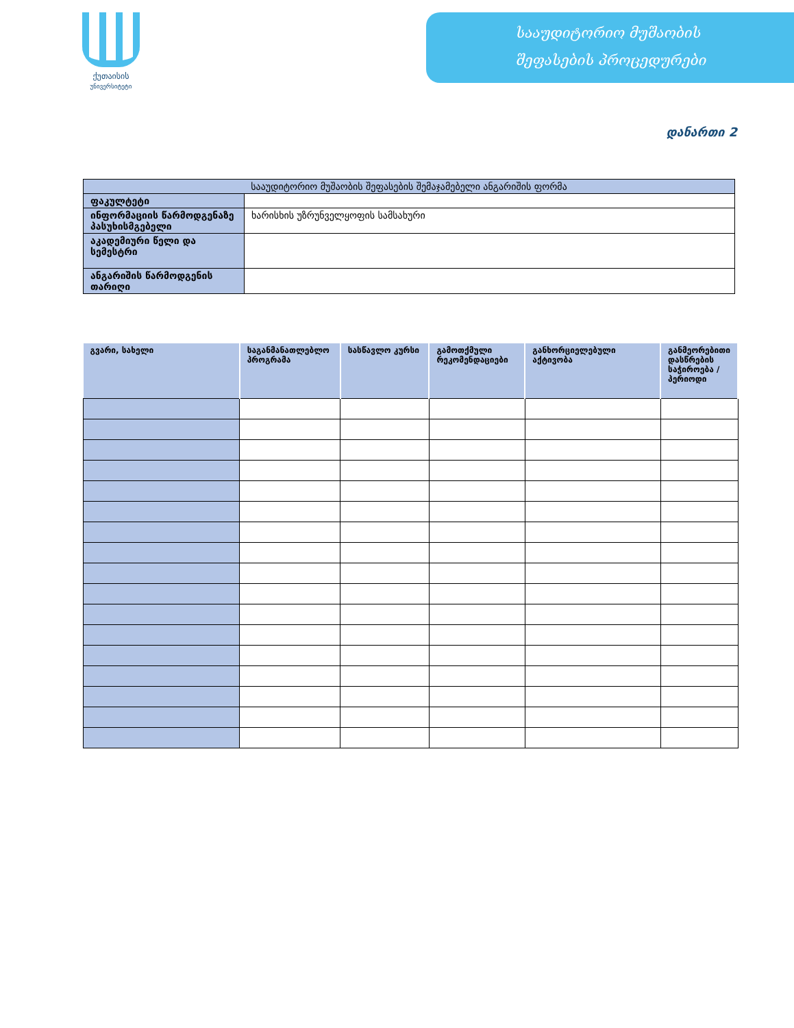ქუთაისის
უნივერსიტეტი
სააუდიტორიო მუშაობის
შეფასების პროცედურები
დანართი 2
| სააუდიტორიო მუშაობის შეფასების შემაჯამებელი ანგარიშის ფორმა | |
| ფაკულტეტი | |
| ინფორმაციის წარმოდგენაზე პასუხისმგებელი | ხარისხის უზრუნველყოფის სამსახური |
| აკადემიური წელი და სემესტრი | |
| ანგარიშის წარმოდგენის თარიღი | |
| გვარი, სახელი | საგანმანათლებლო პროგრამა | სასწავლო კურსი | გამოთქმული რეკომენდაციები | განხორციელებული აქტივობა | განმეორებითი დასწრების საჭიროება / პერიოდი |
| --- | --- | --- | --- | --- | --- |